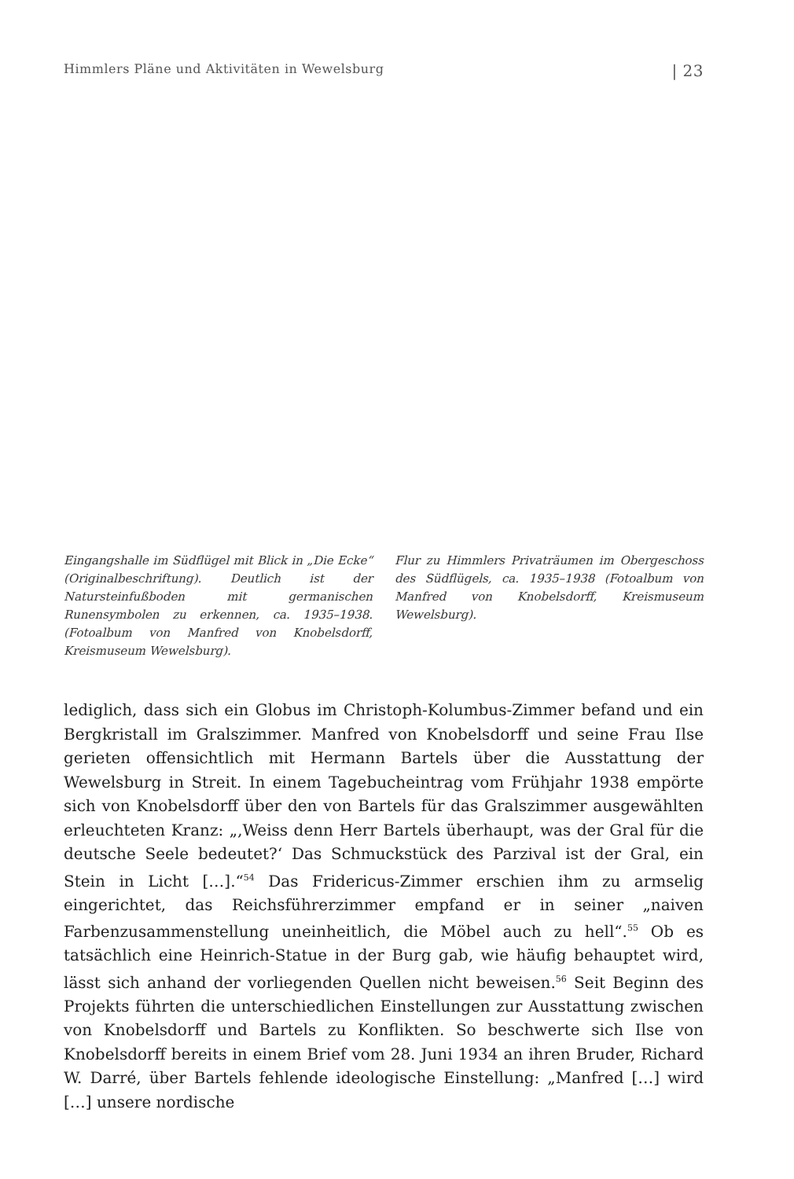Himmlers Pläne und Aktivitäten in Wewelsburg | 23
Eingangshalle im Südflügel mit Blick in „Die Ecke“ (Originalbeschriftung). Deutlich ist der Natursteinfußboden mit germanischen Runensymbolen zu erkennen, ca. 1935–1938. (Fotoalbum von Manfred von Knobelsdorff, Kreismuseum Wewelsburg).
Flur zu Himmlers Privaträumen im Obergeschoss des Südflügels, ca. 1935–1938 (Fotoalbum von Manfred von Knobelsdorff, Kreismuseum Wewelsburg).
lediglich, dass sich ein Globus im Christoph-Kolumbus-Zimmer befand und ein Bergkristall im Gralszimmer. Manfred von Knobelsdorff und seine Frau Ilse gerieten offensichtlich mit Hermann Bartels über die Ausstattung der Wewelsburg in Streit. In einem Tagebucheintrag vom Frühjahr 1938 empörte sich von Knobelsdorff über den von Bartels für das Gralszimmer ausgewählten erleuchteten Kranz: „‚Weiss denn Herr Bartels überhaupt, was der Gral für die deutsche Seele bedeutet?‘ Das Schmuckstück des Parzival ist der Gral, ein Stein in Licht […].“<sup>54</sup> Das Fridericus-Zimmer erschien ihm zu armselig eingerichtet, das Reichsführerzimmer empfand er in seiner „naiven Farbenzusammenstellung uneinheitlich, die Möbel auch zu hell“.<sup>55</sup> Ob es tatsächlich eine Heinrich-Statue in der Burg gab, wie häufig behauptet wird, lässt sich anhand der vorliegenden Quellen nicht beweisen.<sup>56</sup> Seit Beginn des Projekts führten die unterschiedlichen Einstellungen zur Ausstattung zwischen von Knobelsdorff und Bartels zu Konflikten. So beschwerte sich Ilse von Knobelsdorff bereits in einem Brief vom 28. Juni 1934 an ihren Bruder, Richard W. Darré, über Bartels fehlende ideologische Einstellung: „Manfred […] wird […] unsere nordische